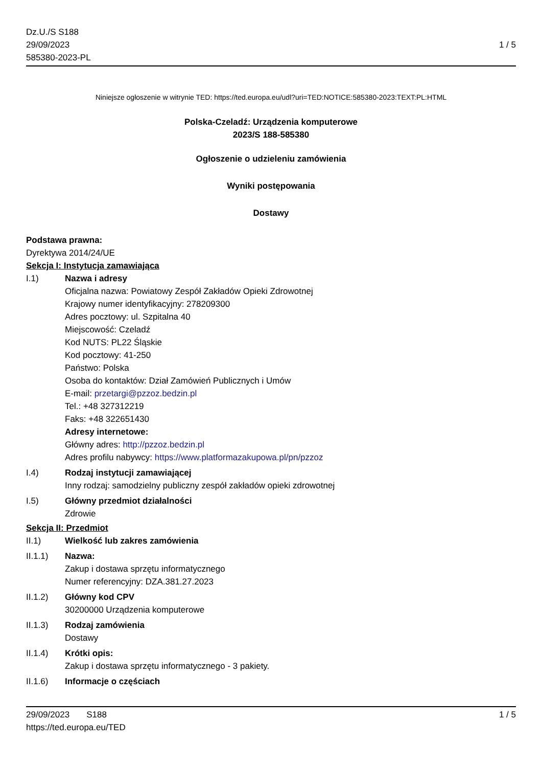Dz.U./S S188
29/09/2023
585380-2023-PL
1 / 5
Niniejsze ogłoszenie w witrynie TED: https://ted.europa.eu/udl?uri=TED:NOTICE:585380-2023:TEXT:PL:HTML
Polska-Czeladź: Urządzenia komputerowe
2023/S 188-585380
Ogłoszenie o udzieleniu zamówienia
Wyniki postępowania
Dostawy
Podstawa prawna:
Dyrektywa 2014/24/UE
Sekcja I: Instytucja zamawiająca
I.1) Nazwa i adresy
Oficjalna nazwa: Powiatowy Zespół Zakładów Opieki Zdrowotnej
Krajowy numer identyfikacyjny: 278209300
Adres pocztowy: ul. Szpitalna 40
Miejscowość: Czeladź
Kod NUTS: PL22 Śląskie
Kod pocztowy: 41-250
Państwo: Polska
Osoba do kontaktów: Dział Zamówień Publicznych i Umów
E-mail: przetargi@pzzoz.bedzin.pl
Tel.: +48 327312219
Faks: +48 322651430
Adresy internetowe:
Główny adres: http://pzzoz.bedzin.pl
Adres profilu nabywcy: https://www.platformazakupowa.pl/pn/pzzoz
I.4) Rodzaj instytucji zamawiającej
Inny rodzaj: samodzielny publiczny zespół zakładów opieki zdrowotnej
I.5) Główny przedmiot działalności
Zdrowie
Sekcja II: Przedmiot
II.1) Wielkość lub zakres zamówienia
II.1.1) Nazwa:
Zakup i dostawa sprzętu informatycznego
Numer referencyjny: DZA.381.27.2023
II.1.2) Główny kod CPV
30200000 Urządzenia komputerowe
II.1.3) Rodzaj zamówienia
Dostawy
II.1.4) Krótki opis:
Zakup i dostawa sprzętu informatycznego - 3 pakiety.
II.1.6) Informacje o częściach
29/09/2023 S188
https://ted.europa.eu/TED
1 / 5